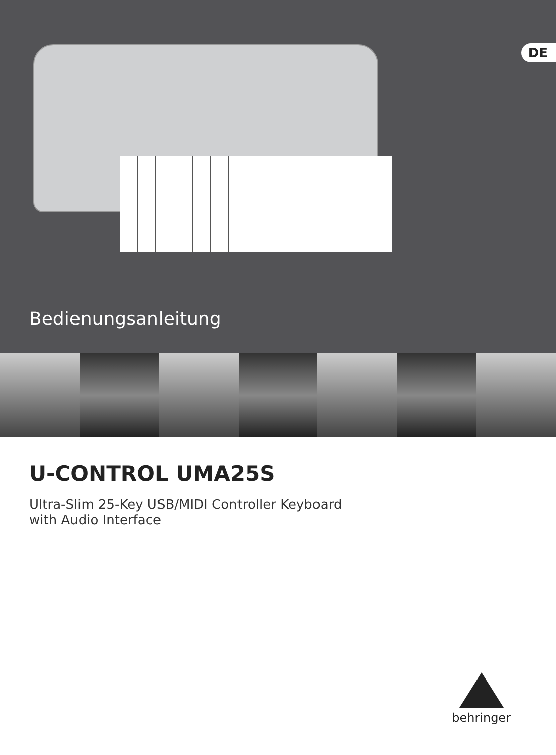DE
Bedienungsanleitung
U-CONTROL UMA25S
Ultra-Slim 25-Key USB/MIDI Controller Keyboard
with Audio Interface
behringer